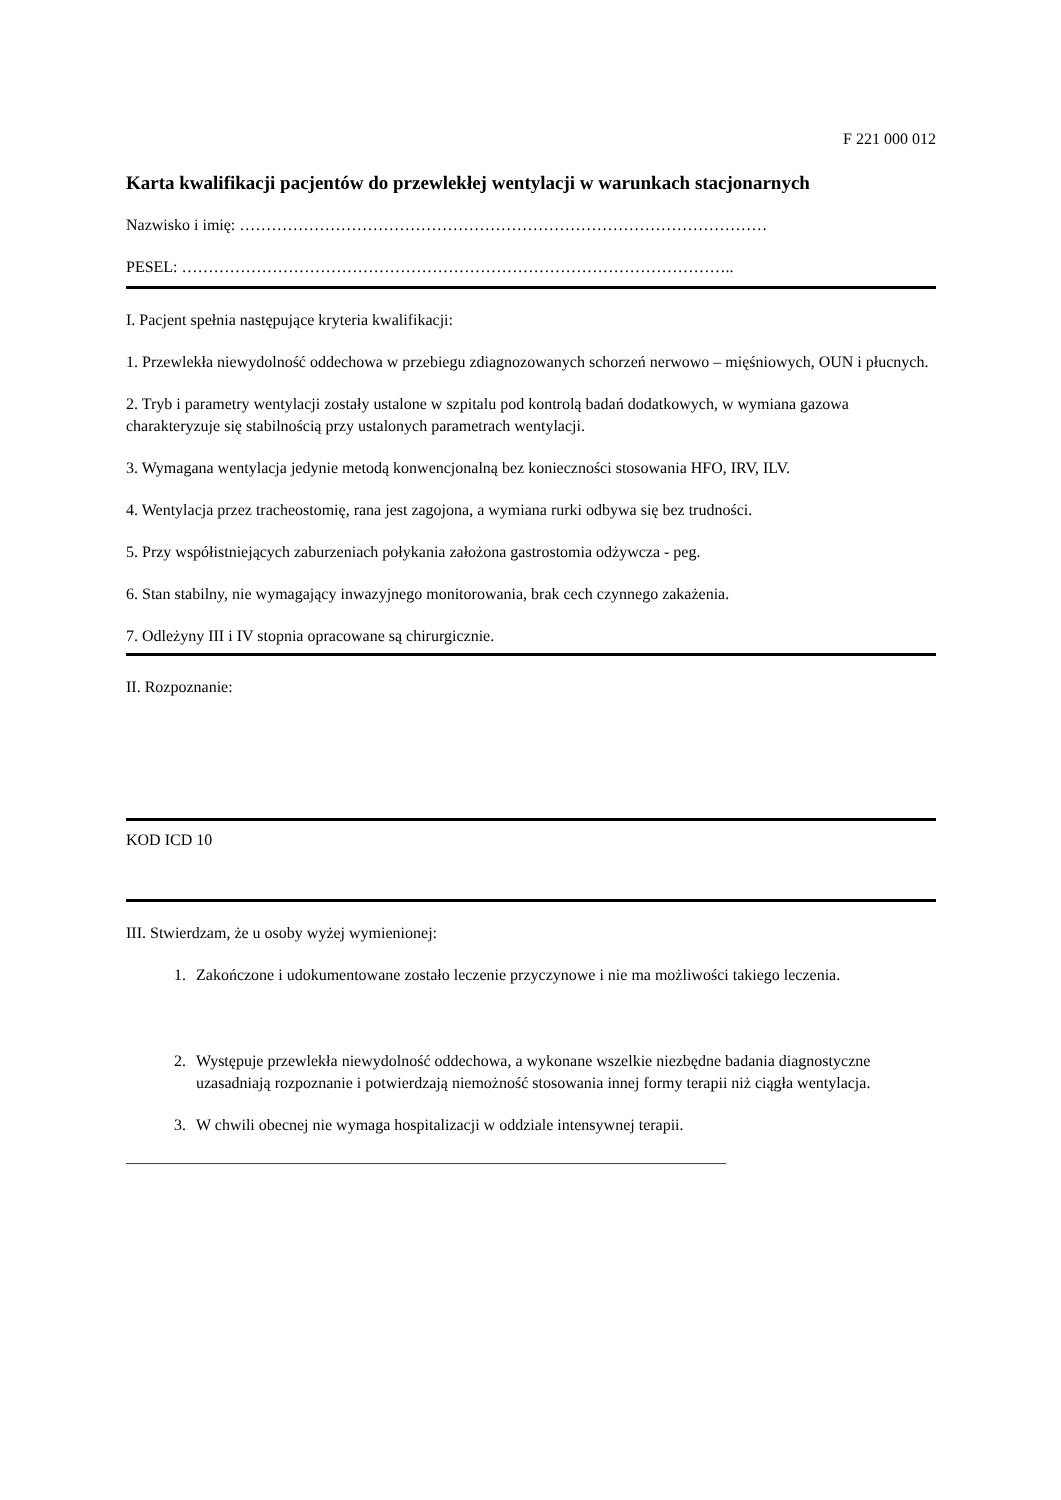F 221 000 012
Karta kwalifikacji pacjentów do przewlekłej wentylacji w warunkach stacjonarnych
Nazwisko i imię: ………………………………………………………………………………………
PESEL: …………………………………………………………………………………………..
I. Pacjent spełnia następujące kryteria kwalifikacji:
1. Przewlekła niewydolność oddechowa w przebiegu zdiagnozowanych schorzeń nerwowo – mięśniowych, OUN i płucnych.
2. Tryb i parametry wentylacji zostały ustalone w szpitalu pod kontrolą badań dodatkowych, w wymiana gazowa charakteryzuje się stabilnością przy ustalonych parametrach wentylacji.
3. Wymagana wentylacja jedynie metodą konwencjonalną bez konieczności stosowania HFO, IRV, ILV.
4. Wentylacja przez tracheostomię, rana jest zagojona, a wymiana rurki odbywa się bez trudności.
5. Przy współistniejących zaburzeniach połykania założona gastrostomia odżywcza - peg.
6. Stan stabilny, nie wymagający inwazyjnego monitorowania, brak cech czynnego zakażenia.
7. Odleżyny III i IV stopnia opracowane są chirurgicznie.
II. Rozpoznanie:
KOD ICD 10
III. Stwierdzam, że u osoby wyżej wymienionej:
1. Zakończone i udokumentowane zostało leczenie przyczynowe i nie ma możliwości takiego leczenia.
2. Występuje przewlekła niewydolność oddechowa, a wykonane wszelkie niezbędne badania diagnostyczne uzasadniają rozpoznanie i potwierdzają niemożność stosowania innej formy terapii niż ciągła wentylacja.
3. W chwili obecnej nie wymaga hospitalizacji w oddziale intensywnej terapii.
___________________________________________________________________________